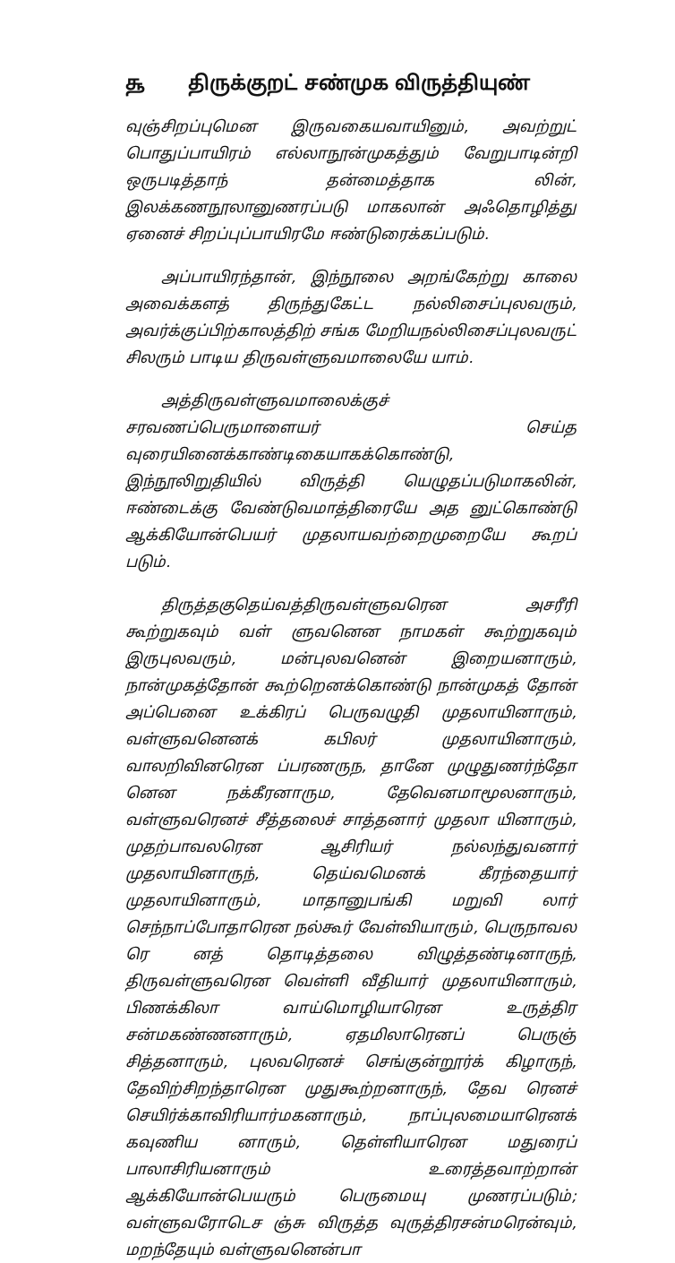௲ திருக்குறட் சண்முக விருத்தியுண்
வுஞ்சிறப்புமென இருவகையவாயினும், அவற்றுட் பொதுப்பாயிரம் எல்லாநூன்முகத்தும் வேறுபாடின்றி ஒருபடித்தாந் தன்மைத்தாக லின், இலக்கணநூலானுணரப்படு மாகலான் அஃதொழித்து ஏனைச் சிறப்புப்பாயிரமே ஈண்டுரைக்கப்படும்.
அப்பாயிரந்தான், இந்நூலை அறங்கேற்று காலை அவைக்களத் திருந்துகேட்ட நல்லிசைப்புலவரும், அவர்க்குப்பிற்காலத்திற் சங்க மேறியநல்லிசைப்புலவருட் சிலரும் பாடிய திருவள்ளுவமாலையே யாம்.
அத்திருவள்ளுவமாலைக்குச் சரவணப்பெருமாளையர் செய்த வுரையினைக்காண்டிகையாகக்கொண்டு, இந்நூலிறுதியில் விருத்தி யெழுதப்படுமாகலின், ஈண்டைக்கு வேண்டுவமாத்திரையே அத னுட்கொண்டு ஆக்கியோன்பெயர் முதலாயவற்றைமுறையே கூறப் படும்.
திருத்தகுதெய்வத்திருவள்ளுவரென அசரீரி கூற்றுகவும் வள் ளுவனென நாமகள் கூற்றுகவும் இருபுலவரும், மன்புலவனென் இறையனாரும், நான்முகத்தோன் கூற்றெனக்கொண்டு நான்முகத் தோன் அப்பெனை உக்கிரப் பெருவழுதி முதலாயினாரும், வள்ளுவனெனக் கபிலர் முதலாயினாரும், வாலறிவினரென ப்பரணருந, தானே முழுதுணர்ந்தோ னென நக்கீரனாரும, தேவெனமாமூலனாரும், வள்ளுவரெனச் சீத்தலைச் சாத்தனார் முதலா யினாரும், முதற்பாவலரென ஆசிரியர் நல்லந்துவனார் முதலாயினாருந், தெய்வமெனக் கீரந்தையார் முதலாயினாரும், மாதானுபங்கி மறுவி லார் செந்நாப்போதாரென நல்கூர் வேள்வியாரும், பெருநாவல ரெ னத் தொடித்தலை விழுத்தண்டினாருந், திருவள்ளுவரென வெள்ளி வீதியார் முதலாயினாரும், பிணக்கிலா வாய்மொழியாரென உருத்திர சன்மகண்ணனாரும், ஏதமிலாரெனப் பெருஞ் சித்தனாரும், புலவரெனச் செங்குன்றூர்க் கிழாருந், தேவிற்சிறந்தாரென முதுகூற்றனாருந், தேவ ரெனச் செயிர்க்காவிரியார்மகனாரும், நாப்புலமையாரெனக் கவுணிய னாரும், தெள்ளியாரென மதுரைப் பாலாசிரியனாரும் உரைத்தவாற்றான் ஆக்கியோன்பெயரும் பெருமையு முணரப்படும்; வள்ளுவரோடெச ஞ்சு விருத்த வுருத்திரசன்மரென்வும், மறந்தேயும் வள்ளுவனென்பா